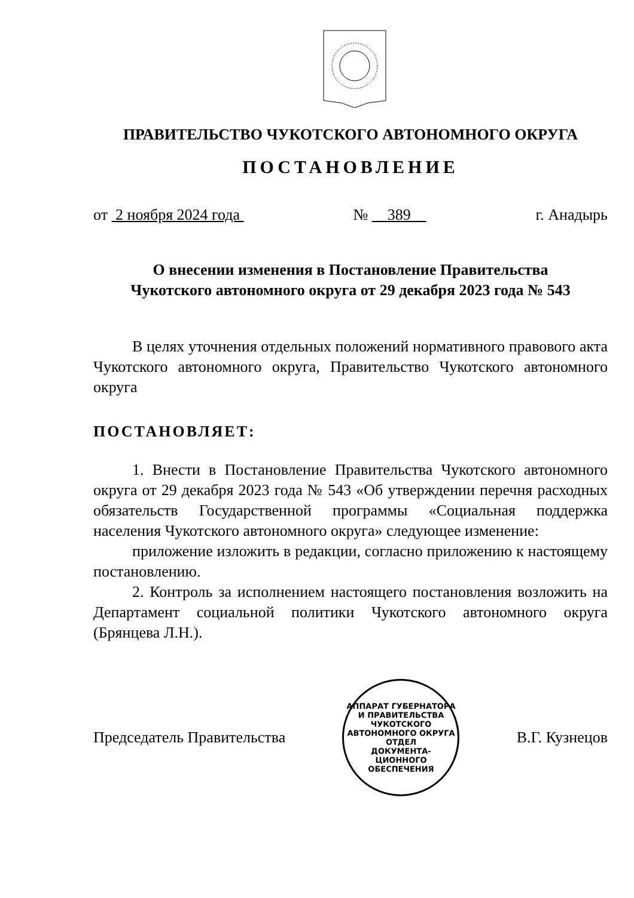ПРАВИТЕЛЬСТВО ЧУКОТСКОГО АВТОНОМНОГО ОКРУГА
ПОСТАНОВЛЕНИЕ
от 2 ноября 2024 года № 389 г. Анадырь
О внесении изменения в Постановление Правительства
Чукотского автономного округа от 29 декабря 2023 года № 543
В целях уточнения отдельных положений нормативного правового акта Чукотского автономного округа, Правительство Чукотского автономного округа
ПОСТАНОВЛЯЕТ:
1. Внести в Постановление Правительства Чукотского автономного округа от 29 декабря 2023 года № 543 «Об утверждении перечня расходных обязательств Государственной программы «Социальная поддержка населения Чукотского автономного округа» следующее изменение:
приложение изложить в редакции, согласно приложению к настоящему постановлению.
2. Контроль за исполнением настоящего постановления возложить на Департамент социальной политики Чукотского автономного округа (Брянцева Л.Н.).
Председатель Правительства
АППАРАТ ГУБЕРНАТОРА И ПРАВИТЕЛЬСТВА ЧУКОТСКОГО АВТОНОМНОГО ОКРУГА
ОТДЕЛ
ДОКУМЕНТА-
ЦИОННОГО
ОБЕСПЕЧЕНИЯ
В.Г. Кузнецов